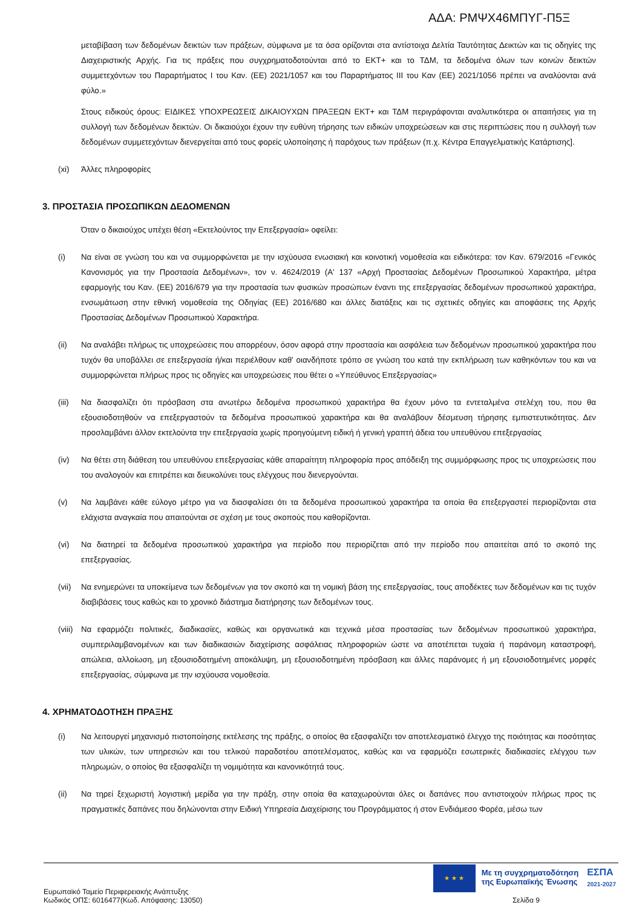ΑΔΑ: ΡΜΨΧ46ΜΠΥΓ-Π5Ξ
μεταβίβαση των δεδομένων δεικτών των πράξεων, σύμφωνα με τα όσα ορίζονται στα αντίστοιχα Δελτία Ταυτότητας Δεικτών και τις οδηγίες της Διαχειριστικής Αρχής. Για τις πράξεις που συγχρηματοδοτούνται από το ΕΚΤ+ και το ΤΔΜ, τα δεδομένα όλων των κοινών δεικτών συμμετεχόντων του Παραρτήματος Ι του Καν. (ΕΕ) 2021/1057 και του Παραρτήματος ΙΙΙ του Καν (ΕΕ) 2021/1056 πρέπει να αναλύονται ανά φύλο.»
Στους ειδικούς όρους: ΕΙΔΙΚΕΣ ΥΠΟΧΡΕΩΣΕΙΣ ΔΙΚΑΙΟΥΧΩΝ ΠΡΑΞΕΩΝ ΕΚΤ+ και ΤΔΜ περιγράφονται αναλυτικότερα οι απαιτήσεις για τη συλλογή των δεδομένων δεικτών. Οι δικαιούχοι έχουν την ευθύνη τήρησης των ειδικών υποχρεώσεων και στις περιπτώσεις που η συλλογή των δεδομένων συμμετεχόντων διενεργείται από τους φορείς υλοποίησης ή παρόχους των πράξεων (π.χ. Κέντρα Επαγγελματικής Κατάρτισης].
(xi) Άλλες πληροφορίες
3. ΠΡΟΣΤΑΣΙΑ ΠΡΟΣΩΠΙΚΩΝ ΔΕΔΟΜΕΝΩΝ
Όταν ο δικαιούχος υπέχει θέση «Εκτελούντος την Επεξεργασία» οφείλει:
(i) Να είναι σε γνώση του και να συμμορφώνεται με την ισχύουσα ενωσιακή και κοινοτική νομοθεσία και ειδικότερα: τον Καν. 679/2016 «Γενικός Κανονισμός για την Προστασία Δεδομένων», τον ν. 4624/2019 (Α' 137 «Αρχή Προστασίας Δεδομένων Προσωπικού Χαρακτήρα, μέτρα εφαρμογής του Καν. (ΕΕ) 2016/679 για την προστασία των φυσικών προσώπων έναντι της επεξεργασίας δεδομένων προσωπικού χαρακτήρα, ενσωμάτωση στην εθνική νομοθεσία της Οδηγίας (ΕΕ) 2016/680 και άλλες διατάξεις και τις σχετικές οδηγίες και αποφάσεις της Αρχής Προστασίας Δεδομένων Προσωπικού Χαρακτήρα.
(ii) Να αναλάβει πλήρως τις υποχρεώσεις που απορρέουν, όσον αφορά στην προστασία και ασφάλεια των δεδομένων προσωπικού χαρακτήρα που τυχόν θα υποβάλλει σε επεξεργασία ή/και περιέλθουν καθ' οιανδήποτε τρόπο σε γνώση του κατά την εκπλήρωση των καθηκόντων του και να συμμορφώνεται πλήρως προς τις οδηγίες και υποχρεώσεις που θέτει ο «Υπεύθυνος Επεξεργασίας»
(iii)
Να διασφαλίζει ότι πρόσβαση στα ανωτέρω δεδομένα προσωπικού χαρακτήρα θα έχουν μόνο τα εντεταλμένα στελέχη του, που θα εξουσιοδοτηθούν να επεξεργαστούν τα δεδομένα προσωπικού χαρακτήρα και θα αναλάβουν δέσμευση τήρησης εμπιστευτικότητας. Δεν προσλαμβάνει άλλον εκτελούντα την επεξεργασία χωρίς προηγούμενη ειδική ή γενική γραπτή άδεια του υπευθύνου επεξεργασίας
(iv) Να θέτει στη διάθεση του υπευθύνου επεξεργασίας κάθε απαραίτητη πληροφορία προς απόδειξη της συμμόρφωσης προς τις υποχρεώσεις που του αναλογούν και επιτρέπει και διευκολύνει τους ελέγχους που διενεργούνται.
(v) Να λαμβάνει κάθε εύλογο μέτρο για να διασφαλίσει ότι τα δεδομένα προσωπικού χαρακτήρα τα οποία θα επεξεργαστεί περιορίζονται στα ελάχιστα αναγκαία που απαιτούνται σε σχέση με τους σκοπούς που καθορίζονται.
(vi) Να διατηρεί τα δεδομένα προσωπικού χαρακτήρα για περίοδο που περιορίζεται από την περίοδο που απαιτείται από το σκοπό της επεξεργασίας.
(vii)
Να ενημερώνει τα υποκείμενα των δεδομένων για τον σκοπό και τη νομική βάση της επεξεργασίας, τους αποδέκτες των δεδομένων και τις τυχόν διαβιβάσεις τους καθώς και το χρονικό διάστημα διατήρησης των δεδομένων τους.
(viii)
Να εφαρμόζει πολιτικές, διαδικασίες, καθώς και οργανωτικά και τεχνικά μέσα προστασίας των δεδομένων προσωπικού χαρακτήρα, συμπεριλαμβανομένων και των διαδικασιών διαχείρισης ασφάλειας πληροφοριών ώστε να αποτέπεται τυχαία ή παράνομη καταστροφή, απώλεια, αλλοίωση, μη εξουσιοδοτημένη αποκάλυψη, μη εξουσιοδοτημένη πρόσβαση και άλλες παράνομες ή μη εξουσιοδοτημένες μορφές επεξεργασίας, σύμφωνα με την ισχύουσα νομοθεσία.
4. ΧΡΗΜΑΤΟΔΟΤΗΣΗ ΠΡΑΞΗΣ
(i) Να λειτουργεί μηχανισμό πιστοποίησης εκτέλεσης της πράξης, ο οποίος θα εξασφαλίζει τον αποτελεσματικό έλεγχο της ποιότητας και ποσότητας των υλικών, των υπηρεσιών και του τελικού παραδοτέου αποτελέσματος, καθώς και να εφαρμόζει εσωτερικές διαδικασίες ελέγχου των πληρωμών, ο οποίος θα εξασφαλίζει τη νομιμότητα και κανονικότητά τους.
(ii) Να τηρεί ξεχωριστή λογιστική μερίδα για την πράξη, στην οποία θα καταχωρούνται όλες οι δαπάνες που αντιστοιχούν πλήρως προς τις πραγματικές δαπάνες που δηλώνονται στην Ειδική Υπηρεσία Διαχείρισης του Προγράμματος ή στον Ενδιάμεσο Φορέα, μέσω των
★ ★ ★
Με τη συγχρηματοδότηση
της Ευρωπαϊκής Ένωσης
ΕΣΠΑ
2021-2027
Ευρωπαϊκό Ταμείο Περιφερειακής Ανάπτυξης
Κωδικός ΟΠΣ: 6016477(Κωδ. Απόφασης: 13050)
Σελίδα 9